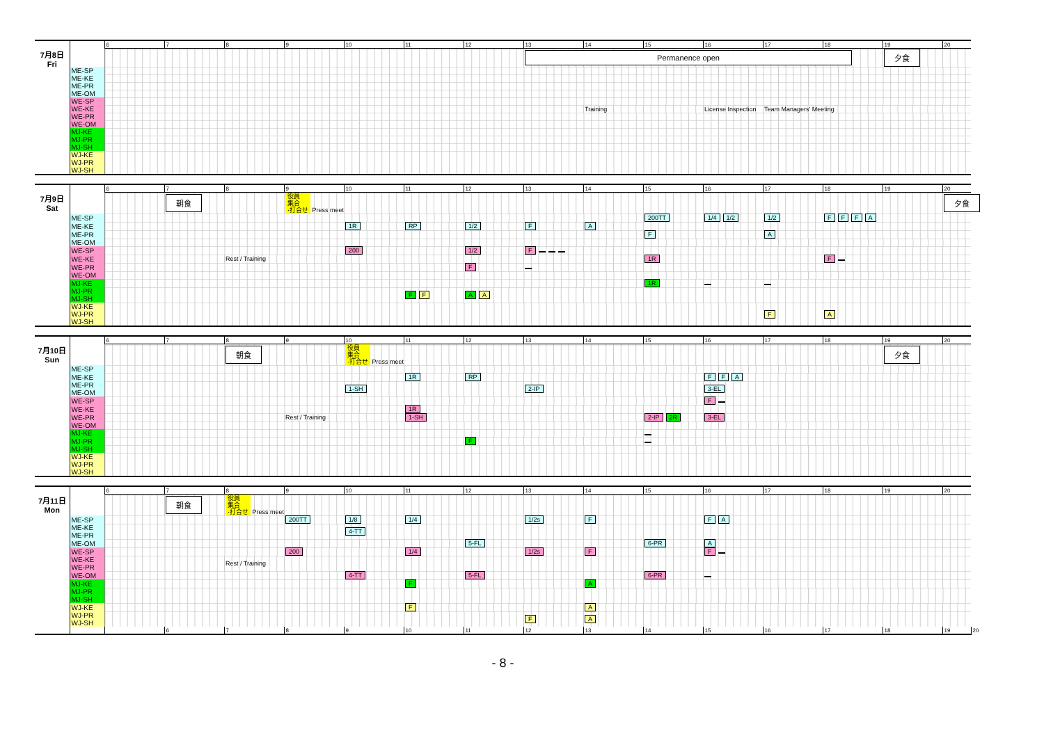| | | 6 | 7 | 8 | 9 | 10 | 11 | 12 | 13 | 14 | 15 | 16 | 17 | 18 | 19 | 20 |
| 7月8日 Fri | | | | | | | | | Permanence open | | | | | | 夕食 | |
| | ME-SP | | | | | | | | | | | | | | | |
| | ME-KE | | | | | | | | | | | | | | | |
| | ME-PR | | | | | | | | | | | | | | | |
| | ME-OM | | | | | | | | | | | | | | | |
| | WE-SP | | | | | | | | | | | | | | | |
| | WE-KE | | | | | | | | | Training | | License Inspection | Team Managers' Meeting | | | |
| | WE-PR | | | | | | | | | | | | | | | |
| | WE-OM | | | | | | | | | | | | | | | |
| | MJ-KE | | | | | | | | | | | | | | | |
| | MJ-PR | | | | | | | | | | | | | | | |
| | MJ-SH | | | | | | | | | | | | | | | |
| | WJ-KE WJ-PR WJ-SH | | | | | | | | | | | | | | | |
| | | 6 | 7 | 8 | 9 | 10 | 11 | 12 | 13 | 14 | 15 | 16 | 17 | 18 | 19 | 20 |
| 7月9日 Sat | | | 朝食 | | 役員 集合 ·打合せ Press meet | | | | | | | | | | | 夕食 |
| | ME-SP | | | | | | | | | | 200TT | 1/4 1/2 | 1/2 | F F F A | | |
| | ME-KE | | | | | 1R | RP | 1/2 | F | A | | | | | | |
| | ME-PR | | | | | | | | | | F | | A | | | |
| | ME-OM | | | | | | | | | | | | | | | |
| | WE-SP | | | | | 200 | | 1/2 | F | | | | | | | |
| | WE-KE | | | Rest / Training | | | | | | | 1R | | | F | | |
| | WE-PR | | | | | | | F | | | | | | | | |
| | WE-OM | | | | | | | | | | | | | | | |
| | MJ-KE | | | | | | | | | | 1R | | | | | |
| | MJ-PR MJ-SH | | | | | | F F | A A | | | | | | | | |
| | WJ-KE WJ-PR WJ-SH | | | | | | | | | | | | F | A | | |
| | | 6 | 7 | 8 | 9 | 10 | 11 | 12 | 13 | 14 | 15 | 16 | 17 | 18 | 19 | 20 |
| 7月10日 Sun | | | | 朝食 | | 役員 集合 ·打合せ Press meet | | | | | | | | | 夕食 | |
| | ME-SP | | | | | | | | | | | | | | | |
| | ME-KE | | | | | | 1R | RP | | | | F F A | | | | |
| | ME-PR ME-OM | | | | | 1-SH | | | 2-IP | | | 3-EL | | | | |
| | WE-SP | | | | | | | | | | | F | | | | |
| | WE-KE | | | | | | 1R | | | | | | | | | |
| | WE-PR | | | | Rest / Training | | 1-SH | | | | 2-IP 2R | 3-EL | | | | |
| | WE-OM | | | | | | | | | | | | | | | |
| | MJ-KE | | | | | | | | | | | | | | | |
| | MJ-PR | | | | | | | F | | | | | | | | |
| | MJ-SH | | | | | | | | | | | | | | | |
| | WJ-KE WJ-PR WJ-SH | | | | | | | | | | | | | | | |
| | | 6 | 7 | 8 | 9 | 10 | 11 | 12 | 13 | 14 | 15 | 16 | 17 | 18 | 19 | 20 | |
| 7月11日 Mon | | | 朝食 | 役員 集合 ·打合せ Press meet | | | | | | | | | | | | | |
| | ME-SP | | | | 200TT | 1/8 | 1/4 | | 1/2s | F | | F A | | | | | |
| | ME-KE ME-PR | | | | | 4-TT | | | | | | | | | | | |
| | ME-OM | | | | | | | 5-FL | | | 6-PR | A | | | | | |
| | WE-SP | | | | 200 | | 1/4 | | 1/2s | F | | F | | | | | |
| | WE-KE WE-PR | | | Rest / Training | | | | | | | | | | | | | |
| | WE-OM | | | | | 4-TT | | 5-FL | | | 6-PR | | | | | | |
| | MJ-KE | | | | | | F | | | A | | | | | | | |
| | MJ-PR MJ-SH | | | | | | | | | | | | | | | | |
| | WJ-KE | | | | | | F | | | A | | | | | | | |
| | WJ-PR WJ-SH | | | | | | | | F | A | | | | | | | |
| | | | 6 | 7 | 8 | 9 | 10 | 11 | 12 | 13 | 14 | 15 | 16 | 17 | 18 | 19 | 20 |
- 8 -